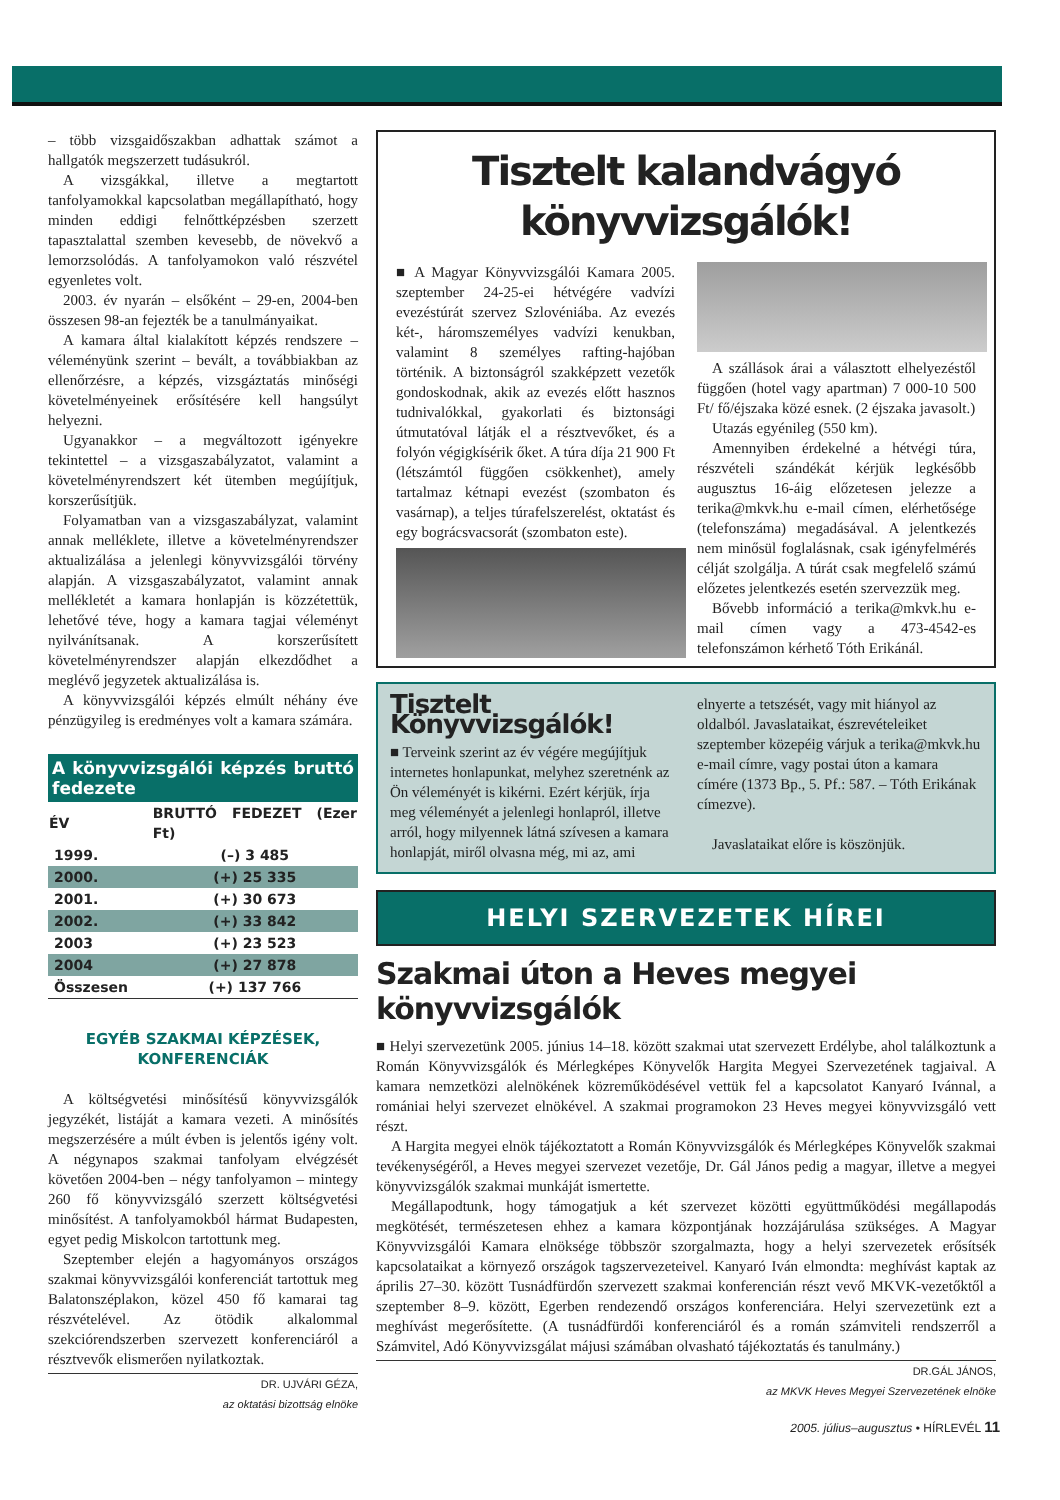– több vizsgaidőszakban adhattak számot a hallgatók megszerzett tudásukról.
A vizsgákkal, illetve a megtartott tanfolyamokkal kapcsolatban megállapítható, hogy minden eddigi felnőttképzésben szerzett tapasztalattal szemben kevesebb, de növekvő a lemorzsolódás. A tanfolyamokon való részvétel egyenletes volt.
2003. év nyarán – elsőként – 29-en, 2004-ben összesen 98-an fejezték be a tanulmányaikat.
A kamara által kialakított képzés rendszere – véleményünk szerint – bevált, a továbbiakban az ellenőrzésre, a képzés, vizsgáztatás minőségi követelményeinek erősítésére kell hangsúlyt helyezni.
Ugyanakkor – a megváltozott igényekre tekintettel – a vizsgaszabályzatot, valamint a követelményrendszert két ütemben megújítjuk, korszerűsítjük.
Folyamatban van a vizsgaszabályzat, valamint annak melléklete, illetve a követelményrendszer aktualizálása a jelenlegi könyvvizsgálói törvény alapján. A vizsgaszabályzatot, valamint annak mellékletét a kamara honlapján is közzétettük, lehetővé téve, hogy a kamara tagjai véleményt nyilvánítsanak. A korszerűsített követelményrendszer alapján elkezdődhet a meglévő jegyzetek aktualizálása is.
A könyvvizsgálói képzés elmúlt néhány éve pénzügyileg is eredményes volt a kamara számára.
| A könyvvizsgálói képzés bruttó fedezete | |
| --- | --- |
| ÉV | BRUTTÓ FEDEZET (Ezer Ft) |
| 1999. | (–) 3 485 |
| 2000. | (+) 25 335 |
| 2001. | (+) 30 673 |
| 2002. | (+) 33 842 |
| 2003 | (+) 23 523 |
| 2004 | (+) 27 878 |
| Összesen | (+) 137 766 |
EGYÉB SZAKMAI KÉPZÉSEK, KONFERENCIÁK
A költségvetési minősítésű könyvvizsgálók jegyzékét, listáját a kamara vezeti. A minősítés megszerzésére a múlt évben is jelentős igény volt. A négynapos szakmai tanfolyam elvégzését követően 2004-ben – négy tanfolyamon – mintegy 260 fő könyvvizsgáló szerzett költségvetési minősítést. A tanfolyamokból hármat Budapesten, egyet pedig Miskolcon tartottunk meg.
Szeptember elején a hagyományos országos szakmai könyvvizsgálói konferenciát tartottuk meg Balatonszéplakon, közel 450 fő kamarai tag részvételével. Az ötödik alkalommal szekciórendszerben szervezett konferenciáról a résztvevők elismerően nyilatkoztak.
DR. UJVÁRI GÉZA,
az oktatási bizottság elnöke
Tisztelt kalandvágyó könyvvizsgálók!
■ A Magyar Könyvvizsgálói Kamara 2005. szeptember 24-25-ei hétvégére vadvízi evezéstúrát szervez Szlovéniába. Az evezés két-, háromszemélyes vadvízi kenukban, valamint 8 személyes rafting-hajóban történik. A biztonságról szakképzett vezetők gondoskodnak, akik az evezés előtt hasznos tudnivalókkal, gyakorlati és biztonsági útmutatóval látják el a résztvevőket, és a folyón végigkísérik őket. A túra díja 21 900 Ft (létszámtól függően csökkenhet), amely tartalmaz kétnapi evezést (szombaton és vasárnap), a teljes túrafelszerelést, oktatást és egy bográcsvacsorát (szombaton este).
A szállások árai a választott elhelyezéstől függően (hotel vagy apartman) 7 000-10 500 Ft/ fő/éjszaka közé esnek. (2 éjszaka javasolt.)
Utazás egyénileg (550 km).
Amennyiben érdekelné a hétvégi túra, részvételi szándékát kérjük legkésőbb augusztus 16-áig előzetesen jelezze a terika@mkvk.hu e-mail címen, elérhetősége (telefonszáma) megadásával. A jelentkezés nem minősül foglalásnak, csak igényfelmérés célját szolgálja. A túrát csak megfelelő számú előzetes jelentkezés esetén szervezzük meg.
Bővebb információ a terika@mkvk.hu e-mail címen vagy a 473-4542-es telefonszámon kérhető Tóth Erikánál.
Tisztelt Könyvvizsgálók!
■ Terveink szerint az év végére megújítjuk internetes honlapunkat, melyhez szeretnénk az Ön véleményét is kikérni. Ezért kérjük, írja meg véleményét a jelenlegi honlapról, illetve arról, hogy milyennek látná szívesen a kamara honlapját, miről olvasna még, mi az, ami elnyerte a tetszését, vagy mit hiányol az oldalból. Javaslataikat, észrevételeiket szeptember közepéig várjuk a terika@mkvk.hu e-mail címre, vagy postai úton a kamara címére (1373 Bp., 5. Pf.: 587. – Tóth Erikának címezve).
Javaslataikat előre is köszönjük.
HELYI SZERVEZETEK HÍREI
Szakmai úton a Heves megyei könyvvizsgálók
■ Helyi szervezetünk 2005. június 14–18. között szakmai utat szervezett Erdélybe, ahol találkoztunk a Román Könyvvizsgálók és Mérlegképes Könyvelők Hargita Megyei Szervezetének tagjaival. A kamara nemzetközi alelnökének közreműködésével vettük fel a kapcsolatot Kanyaró Ivánnal, a romániai helyi szervezet elnökével. A szakmai programokon 23 Heves megyei könyvvizsgáló vett részt.
A Hargita megyei elnök tájékoztatott a Román Könyvvizsgálók és Mérlegképes Könyvelők szakmai tevékenységéről, a Heves megyei szervezet vezetője, Dr. Gál János pedig a magyar, illetve a megyei könyvvizsgálók szakmai munkáját ismertette.
Megállapodtunk, hogy támogatjuk a két szervezet közötti együttműködési megállapodás megkötését, természetesen ehhez a kamara központjának hozzájárulása szükséges. A Magyar Könyvvizsgálói Kamara elnöksége többször szorgalmazta, hogy a helyi szervezetek erősítsék kapcsolataikat a környező országok tagszervezeteivel. Kanyaró Iván elmondta: meghívást kaptak az április 27–30. között Tusnádfürdőn szervezett szakmai konferencián részt vevő MKVK-vezetőktől a szeptember 8–9. között, Egerben rendezendő országos konferenciára. Helyi szervezetünk ezt a meghívást megerősítette. (A tusnádfürdői konferenciáról és a román számviteli rendszerről a Számvitel, Adó Könyvvizsgálat májusi számában olvasható tájékoztatás és tanulmány.)
DR.GÁL JÁNOS,
az MKVK Heves Megyei Szervezetének elnöke
2005. július–augusztus • HÍRLEVÉL 11